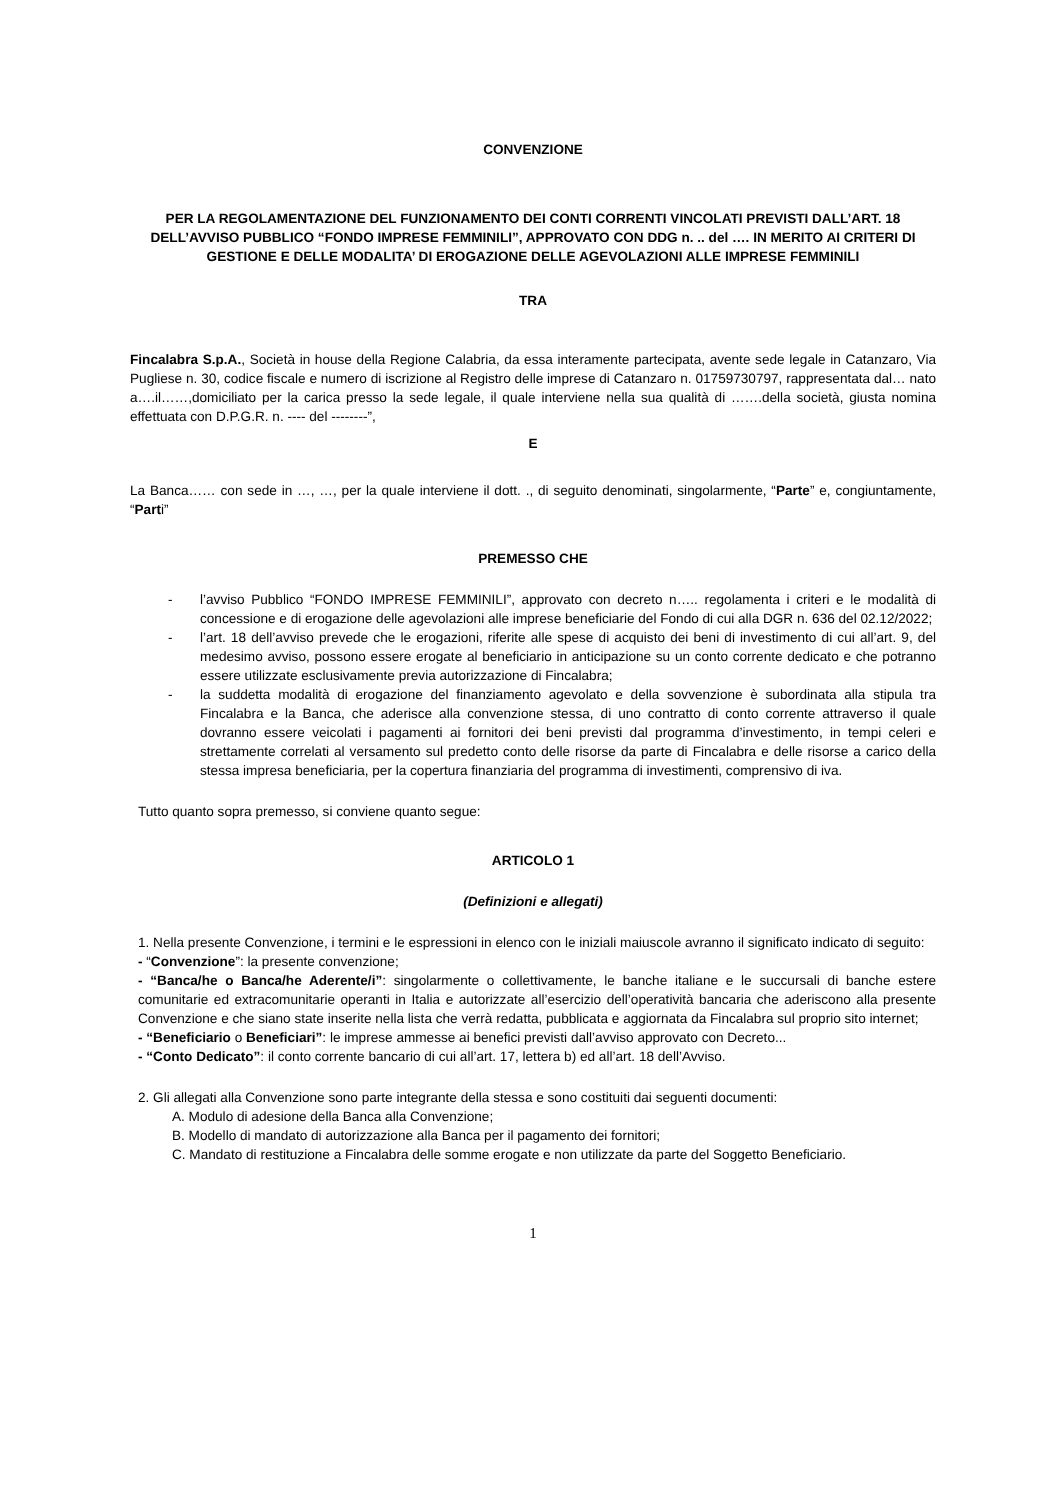CONVENZIONE
PER LA REGOLAMENTAZIONE DEL FUNZIONAMENTO DEI CONTI CORRENTI VINCOLATI PREVISTI DALL’ART. 18 DELL’AVVISO PUBBLICO “FONDO IMPRESE FEMMINILI”, APPROVATO CON DDG n. .. del …. IN MERITO AI CRITERI DI GESTIONE E DELLE MODALITA’ DI EROGAZIONE DELLE AGEVOLAZIONI ALLE IMPRESE FEMMINILI
TRA
Fincalabra S.p.A., Società in house della Regione Calabria, da essa interamente partecipata, avente sede legale in Catanzaro, Via Pugliese n. 30, codice fiscale e numero di iscrizione al Registro delle imprese di Catanzaro n. 01759730797, rappresentata dal… nato a….il……,domiciliato per la carica presso la sede legale, il quale interviene nella sua qualità di …….della società, giusta nomina effettuata con D.P.G.R. n. ---- del --------”,
E
La Banca…… con sede in …, …, per la quale interviene il dott. ., di seguito denominati, singolarmente, “Parte” e, congiuntamente, “Parti”
PREMESSO CHE
- l’avviso Pubblico “FONDO IMPRESE FEMMINILI”, approvato con decreto n….. regolamenta i criteri e le modalità di concessione e di erogazione delle agevolazioni alle imprese beneficiarie del Fondo di cui alla DGR n. 636 del 02.12/2022;
- l’art. 18 dell’avviso prevede che le erogazioni, riferite alle spese di acquisto dei beni di investimento di cui all’art. 9, del medesimo avviso, possono essere erogate al beneficiario in anticipazione su un conto corrente dedicato e che potranno essere utilizzate esclusivamente previa autorizzazione di Fincalabra;
- la suddetta modalità di erogazione del finanziamento agevolato e della sovvenzione è subordinata alla stipula tra Fincalabra e la Banca, che aderisce alla convenzione stessa, di uno contratto di conto corrente attraverso il quale dovranno essere veicolati i pagamenti ai fornitori dei beni previsti dal programma d’investimento, in tempi celeri e strettamente correlati al versamento sul predetto conto delle risorse da parte di Fincalabra e delle risorse a carico della stessa impresa beneficiaria, per la copertura finanziaria del programma di investimenti, comprensivo di iva.
Tutto quanto sopra premesso, si conviene quanto segue:
ARTICOLO 1
(Definizioni e allegati)
1. Nella presente Convenzione, i termini e le espressioni in elenco con le iniziali maiuscole avranno il significato indicato di seguito:
- “Convenzione”: la presente convenzione;
- “Banca/he o Banca/he Aderente/i”: singolarmente o collettivamente, le banche italiane e le succursali di banche estere comunitarie ed extracomunitarie operanti in Italia e autorizzate all’esercizio dell’operatività bancaria che aderiscono alla presente Convenzione e che siano state inserite nella lista che verrà redatta, pubblicata e aggiornata da Fincalabra sul proprio sito internet;
- “Beneficiario o Beneficiari”: le imprese ammesse ai benefici previsti dall’avviso approvato con Decreto...
- “Conto Dedicato”: il conto corrente bancario di cui all’art. 17, lettera b) ed all’art. 18 dell’Avviso.
2. Gli allegati alla Convenzione sono parte integrante della stessa e sono costituiti dai seguenti documenti:
A. Modulo di adesione della Banca alla Convenzione;
B. Modello di mandato di autorizzazione alla Banca per il pagamento dei fornitori;
C. Mandato di restituzione a Fincalabra delle somme erogate e non utilizzate da parte del Soggetto Beneficiario.
1